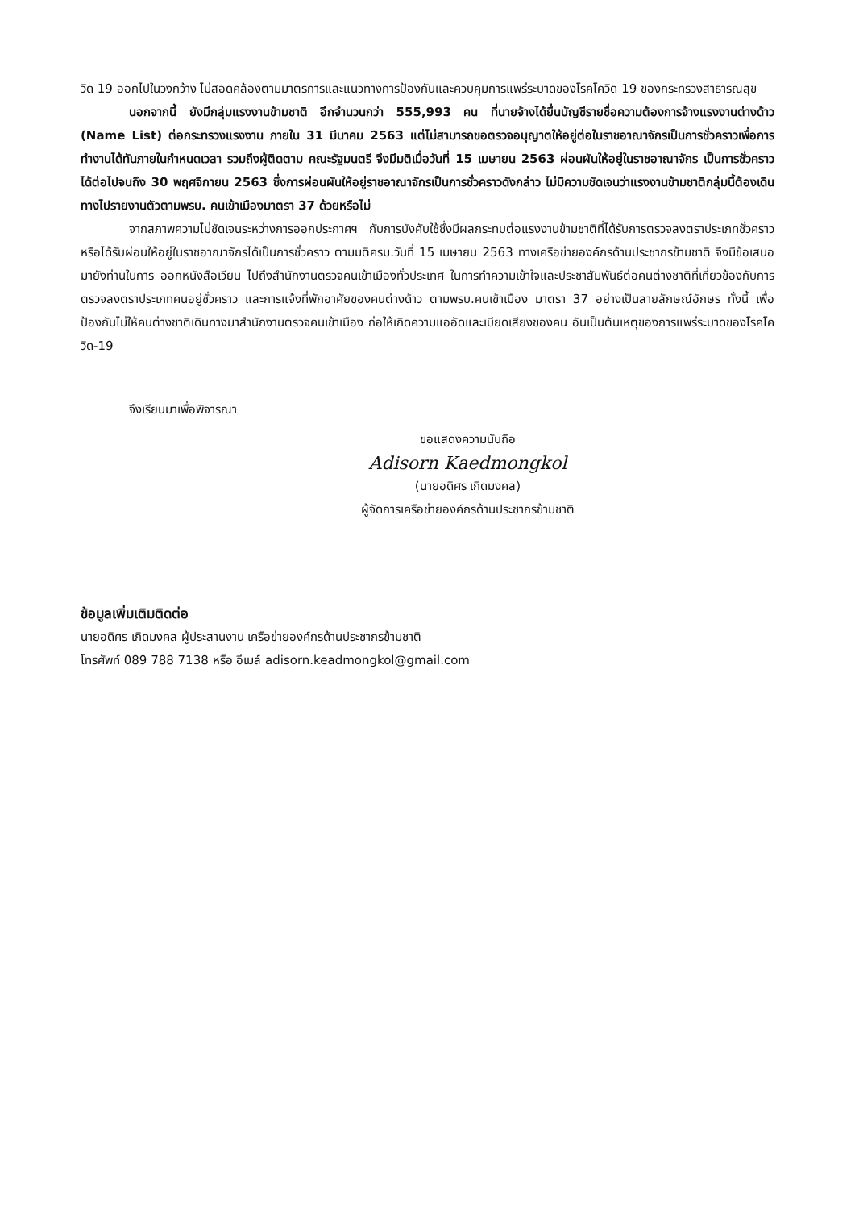วิด 19 ออกไปในวงกว้าง ไม่สอดคล้องตามมาตรการและแนวทางการป้องกันและควบคุมการแพร่ระบาดของโรคโควิด 19 ของกระทรวงสาธารณสุข
นอกจากนี้ ยังมีกลุ่มแรงงานข้ามชาติ อีกจำนวนกว่า 555,993 คน ที่นายจ้างได้ยื่นบัญชีรายชื่อความต้องการจ้างแรงงานต่างด้าว (Name List) ต่อกระทรวงแรงงาน ภายใน 31 มีนาคม 2563 แต่ไม่สามารถขอตรวจอนุญาตให้อยู่ต่อในราชอาณาจักรเป็นการชั่วคราวเพื่อการทำงานได้ทันภายในกำหนดเวลา รวมถึงผู้ติดตาม คณะรัฐมนตรี จึงมีมติเมื่อวันที่ 15 เมษายน 2563 ผ่อนผันให้อยู่ในราชอาณาจักร เป็นการชั่วคราวได้ต่อไปจนถึง 30 พฤศจิกายน 2563 ซึ่งการผ่อนผันให้อยู่ราชอาณาจักรเป็นการชั่วคราวดังกล่าว ไม่มีความชัดเจนว่าแรงงานข้ามชาติกลุ่มนี้ต้องเดินทางไปรายงานตัวตามพรบ. คนเข้าเมืองมาตรา 37 ด้วยหรือไม่
จากสภาพความไม่ชัดเจนระหว่างการออกประกาศฯ กับการบังคับใช้ซึ่งมีผลกระทบต่อแรงงานข้ามชาติที่ได้รับการตรวจลงตราประเภทชั่วคราว หรือได้รับผ่อนให้อยู่ในราชอาณาจักรได้เป็นการชั่วคราว ตามมติครม.วันที่ 15 เมษายน 2563 ทางเครือข่ายองค์กรด้านประชากรข้ามชาติ จึงมีข้อเสนอมายังท่านในการ ออกหนังสือเวียน ไปถึงสำนักงานตรวจคนเข้าเมืองทั่วประเทศ ในการทำความเข้าใจและประชาสัมพันธ์ต่อคนต่างชาติที่เกี่ยวข้องกับการตรวจลงตราประเภทคนอยู่ชั่วคราว และการแจ้งที่พักอาศัยของคนต่างด้าว ตามพรบ.คนเข้าเมือง มาตรา 37 อย่างเป็นลายลักษณ์อักษร ทั้งนี้ เพื่อป้องกันไม่ให้คนต่างชาติเดินทางมาสำนักงานตรวจคนเข้าเมือง ก่อให้เกิดความแออัดและเบียดเสียงของคน อันเป็นต้นเหตุของการแพร่ระบาดของโรคโควิด-19
จึงเรียนมาเพื่อพิจารณา
ขอแสดงความนับถือ
Adisorn Kaedmongkol
(นายอดิศร เกิดมงคล)
ผู้จัดการเครือข่ายองค์กรด้านประชากรข้ามชาติ
ข้อมูลเพิ่มเติมติดต่อ
นายอดิศร เกิดมงคล ผู้ประสานงาน เครือข่ายองค์กรด้านประชากรข้ามชาติ
โทรศัพท์ 089 788 7138 หรือ อีเมล์ adisorn.keadmongkol@gmail.com